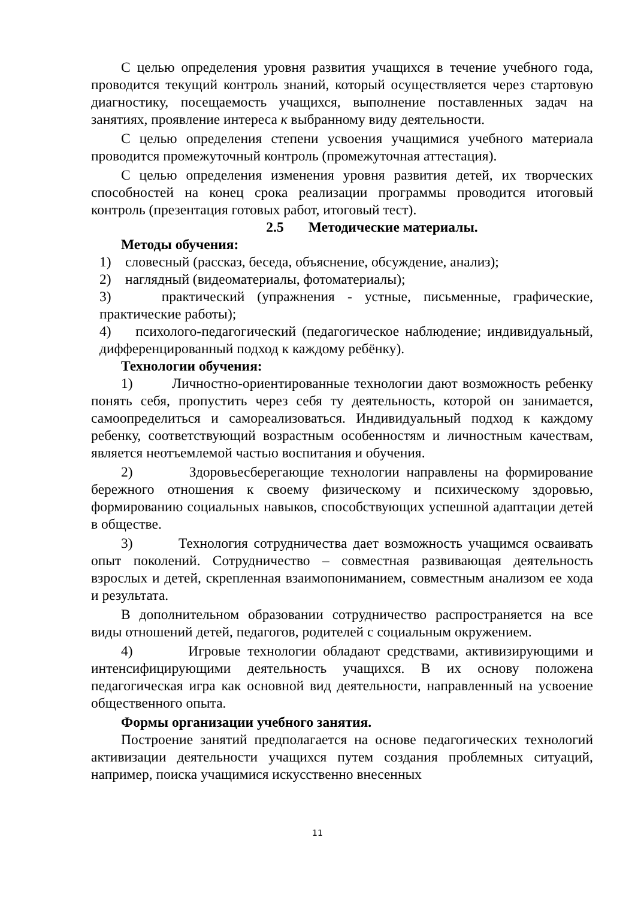С целью определения уровня развития учащихся в течение учебного года, проводится текущий контроль знаний, который осуществляется через стартовую диагностику, посещаемость учащихся, выполнение поставленных задач на занятиях, проявление интереса к выбранному виду деятельности.
С целью определения степени усвоения учащимися учебного материала проводится промежуточный контроль (промежуточная аттестация).
С целью определения изменения уровня развития детей, их творческих способностей на конец срока реализации программы проводится итоговый контроль (презентация готовых работ, итоговый тест).
2.5 Методические материалы.
Методы обучения:
1) словесный (рассказ, беседа, объяснение, обсуждение, анализ);
2) наглядный (видеоматериалы, фотоматериалы);
3) практический (упражнения - устные, письменные, графические, практические работы);
4) психолого-педагогический (педагогическое наблюдение; индивидуальный, дифференцированный подход к каждому ребёнку).
Технологии обучения:
1) Личностно-ориентированные технологии дают возможность ребенку понять себя, пропустить через себя ту деятельность, которой он занимается, самоопределиться и самореализоваться. Индивидуальный подход к каждому ребенку, соответствующий возрастным особенностям и личностным качествам, является неотъемлемой частью воспитания и обучения.
2) Здоровьесберегающие технологии направлены на формирование бережного отношения к своему физическому и психическому здоровью, формированию социальных навыков, способствующих успешной адаптации детей в обществе.
3) Технология сотрудничества дает возможность учащимся осваивать опыт поколений. Сотрудничество – совместная развивающая деятельность взрослых и детей, скрепленная взаимопониманием, совместным анализом ее хода и результата.
В дополнительном образовании сотрудничество распространяется на все виды отношений детей, педагогов, родителей с социальным окружением.
4) Игровые технологии обладают средствами, активизирующими и интенсифицирующими деятельность учащихся. В их основу положена педагогическая игра как основной вид деятельности, направленный на усвоение общественного опыта.
Формы организации учебного занятия.
Построение занятий предполагается на основе педагогических технологий активизации деятельности учащихся путем создания проблемных ситуаций, например, поиска учащимися искусственно внесенных
11